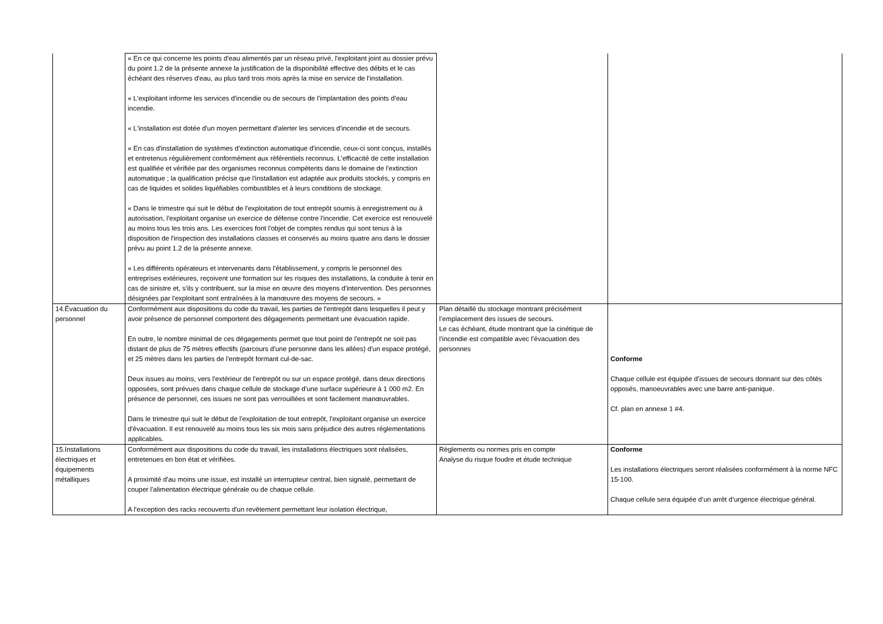| | « En ce qui concerne les points d'eau alimentés par un réseau privé, l'exploitant joint au dossier prévu du point 1.2 de la présente annexe la justification de la disponibilité effective des débits et le cas échéant des réserves d'eau, au plus tard trois mois après la mise en service de l'installation. « L'exploitant informe les services d'incendie ou de secours de l'implantation des points d'eau incendie. « L'installation est dotée d'un moyen permettant d'alerter les services d'incendie et de secours. « En cas d'installation de systèmes d'extinction automatique d'incendie, ceux-ci sont conçus, installés et entretenus régulièrement conformément aux référentiels reconnus. L'efficacité de cette installation est qualifiée et vérifiée par des organismes reconnus compétents dans le domaine de l'extinction automatique ; la qualification précise que l'installation est adaptée aux produits stockés, y compris en cas de liquides et solides liquéfiables combustibles et à leurs conditions de stockage. « Dans le trimestre qui suit le début de l'exploitation de tout entrepôt soumis à enregistrement ou à autorisation, l'exploitant organise un exercice de défense contre l'incendie. Cet exercice est renouvelé au moins tous les trois ans. Les exercices font l'objet de comptes rendus qui sont tenus à la disposition de l'inspection des installations classes et conservés au moins quatre ans dans le dossier prévu au point 1.2 de la présente annexe. « Les différents opérateurs et intervenants dans l'établissement, y compris le personnel des entreprises extérieures, reçoivent une formation sur les risques des installations, la conduite à tenir en cas de sinistre et, s'ils y contribuent, sur la mise en œuvre des moyens d'intervention. Des personnes désignées par l'exploitant sont entraînées à la manœuvre des moyens de secours. » | | |
| 14.Évacuation du personnel | Conformément aux dispositions du code du travail, les parties de l'entrepôt dans lesquelles il peut y avoir présence de personnel comportent des dégagements permettant une évacuation rapide. En outre, le nombre minimal de ces dégagements permet que tout point de l'entrepôt ne soit pas distant de plus de 75 mètres effectifs (parcours d'une personne dans les allées) d'un espace protégé, et 25 mètres dans les parties de l'entrepôt formant cul-de-sac. Deux issues au moins, vers l'extérieur de l'entrepôt ou sur un espace protégé, dans deux directions opposées, sont prévues dans chaque cellule de stockage d'une surface supérieure à 1 000 m2. En présence de personnel, ces issues ne sont pas verrouillées et sont facilement manœuvrables. Dans le trimestre qui suit le début de l'exploitation de tout entrepôt, l'exploitant organise un exercice d'évacuation. Il est renouvelé au moins tous les six mois sans préjudice des autres réglementations applicables. | Plan détaillé du stockage montrant précisément l’emplacement des issues de secours. Le cas échéant, étude montrant que la cinétique de l’incendie est compatible avec l’évacuation des personnes | Conforme Chaque cellule est équipée d’issues de secours donnant sur des côtés opposés, manoeuvrables avec une barre anti-panique. Cf. plan en annexe 1 #4. |
| 15.Installations électriques et équipements métalliques | Conformément aux dispositions du code du travail, les installations électriques sont réalisées, entretenues en bon état et vérifiées. A proximité d'au moins une issue, est installé un interrupteur central, bien signalé, permettant de couper l'alimentation électrique générale ou de chaque cellule. A l'exception des racks recouverts d'un revêtement permettant leur isolation électrique, | Règlements ou normes pris en compte Analyse du risque foudre et étude technique | Conforme Les installations électriques seront réalisées conformément à la norme NFC 15-100. Chaque cellule sera équipée d’un arrêt d’urgence électrique général. |